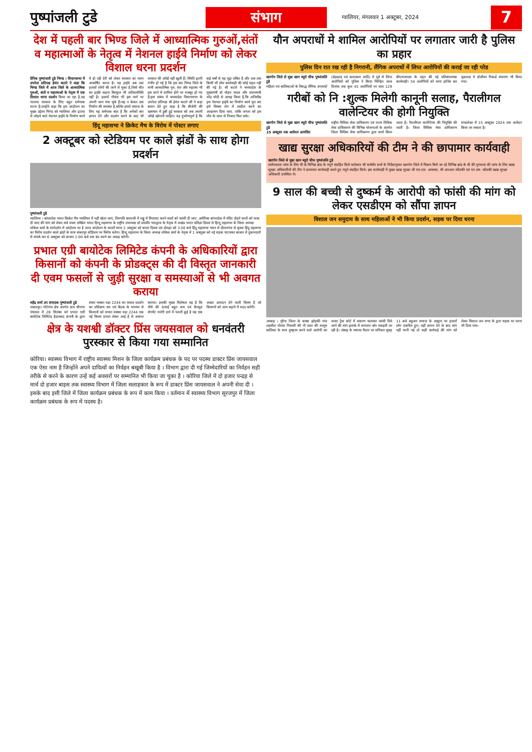पुष्पांजली टुडे संभाग
ग्वालियर, मंगलवार 1 अक्टूबर, 2024
7
देश में पहली बार भिण्ड जिले में आध्यात्मिक गुरुओं,संतों व महात्माओं के नेतृत्व में नेशनल हाईवे निर्माण को लेकर विशाल धरना प्रदर्शन
दैनिक पुष्पांजली टुडे भिण्ड । विधानसभा में उपनेता प्रतिपक्ष हेमंत कटारे ने कहा कि भिण्ड जिले में आज जिले के आध्यात्मिक गुरुओं, संतों व महात्माओं के नेतृत्व में एक विशाल धरना प्रदर्शन किया जा रहा है,यह भाजपा सरकार के लिए बहुत शर्मनाक घटना है।उन्होंने कहा कि इस आंदोलन का मुख्य उद्देश्य भिण्ड को ग्वालियर और इटावा से जोड़ने वाले नेशनल हाईवे के निर्माण कार्य में हो रही देरी को लेकर सरकार का ध्यान आकर्षित करना है। यह हाईवे अब तक हजारों लोगों की जानें ले चुका है,जिसे मौत का हाईवे कहना बिल्कुल भी अतिशयोक्ति नहीं है। हजारों गौवंश भी इस मार्ग पर अपनी जान गंवा चुके हैं।यह न केवल एक निर्माण की समस्या है,बल्कि हमारे समाज के लिए यह शर्मनाक बात है कि अनेकों बार ज्ञापन देने और प्रदर्शन करने के बाद भी सरकार की आँखें नहीं खुली हैं। स्थिति इतनी गंभीर हो गई है कि इस बार भिण्ड जिले के सभी आध्यात्मिक गुरु, संत और महात्मा भी इस धरने में शामिल होने पर मजबूर हो गए हैं।इस संबंध में मध्यप्रदेश विधानसभा के उपनेता प्रतिपक्ष श्री हेमंत कटारे जी ने कड़ा बयान देते हुए कहा है कि बीजेपी की भ्रष्टाचार में डूबी हुई सरकार को अब अपनी आँखें खोलनी चाहिए। यह दुर्भाग्यपूर्ण है कि कई वर्षों से यह मुद्दा लंबित है और अब तक किसी भी ठोस कार्यवाही की कोई पहल नहीं की गई है। श्री कटारे ने मध्यप्रदेश के मुख्यमंत्री डॉ मोहन यादव और प्रधानमंत्री नरेंद्र मोदी से आग्रह किया है,कि अतिशीघ्र इस नेशनल हाईवे का निर्माण कार्य पूरा कर इसे सिक्स लेन में तब्दील करने का आश्वासन दिया जाए, ताकि जनता को इस मौत के जाल से निजात मिल सके।
हिंदू महासभा ने क्रिकेट मैच के विरोध में पोस्टर लगाए
2 अक्टूबर को स्टेडियम पर काले झंडों के साथ होगा प्रदर्शन
पुष्पांजली टुडे
ग्वालियर । बांग्लादेश भारत क्रिकेट मैच ग्वालियर में नहीं खेला जाए, तिरुपति बालाजी में लड्डू में मिलावट करने वालों को फांसी दी जाए ,अमेरिका बांग्लादेश में मंदिर तोड़ने वालों को सजा दी जाए की मांग को लेकर सर्व प्रथम अखिल भारत हिन्दू महासभा के राष्ट्रीय उपाध्यक्ष डॉ.जयवीर भारद्वाज के नेतृत्व में अखंड भारत प्रतिज्ञा दिवस से हिन्दू महासभा के जिला अध्यक्ष लोकेश शर्मा के मार्गदर्शन में आंदोलन रत है आज आंदोलन के सातवें चरण 2 अक्टूबर को काला दिवस एवं दोपहर को 3:00 बजे हिंदू महासभा भवन से दौलतगंज से युवक हिंदू महासभा का विरोध प्रदर्शन काले झंडों के साथ शंकरपुर स्टेडियम पर विरोध करेगा। हिन्दू महासभा के जिला अध्यक्ष लोकेश शर्मा के नेतृत्व में 1 अक्टूबर को नई सड़क पाटनकर बाजार में दुकानदारों से संपर्क कर 6 अक्टूबर को बाजार 1:00 बजे तक बंद करने का आग्रह करेगी।
प्रभात एग्री बायोटेक लिमिटेड कंपनी के अधिकारियों द्वारा किसानों को कंपनी के प्रोडक्ट्स की दी विस्तृत जानकारी दी एवम फसलों से जुड़ी सुरक्षा व समस्याओं से भी अवगत कराया
महेंद्र शर्मा उप संपादक पुष्पांजली टुडे
जबलपुर। गोटेगांव क्षेत्र अंतर्गत ग्राम श्रीनगर पंचायत में 28 सितंबर को प्रभात एग्री बायोटेक लिमिटेड हैदराबाद कंपनी के द्वारा शंकर मक्का रुद्रा 2244 का फसल प्रदर्शन का प्रशिक्षण कर एवं बैठक के माध्यम से किसानों को प्रभात मक्का रुद्रा 2244 एक नई किस्म प्रभात लेकर आई है से अवगत कराया। इसकी मुख्य विशेषता यह है कि पौधे की ऊंचाई बहुत कम एवं कैप्सूल सेगमेंट नारंगी दाने में पतली छूई है यह एक अच्छा उत्पादन देने वाली किस्म है जो किसानों को आय बढ़ाने में मदद करेगी।
क्षेत्र के यशश्वी डॉक्टर प्रिंस जयसवाल को धनवंतरी पुरस्कार से किया गया सम्मानित
कोरिया। स्वास्थ्य विभाग में राष्ट्रीय स्वास्थ्य मिशन के जिला कार्यक्रम प्रबंधक के पद पर पदस्थ डाक्टर प्रिंस जायसवाल एक ऐसा नाम है जिन्होंने अपने दायित्वों का निर्वहन बखूबी किया है । विभाग द्वारा दी गई जिम्मेदारियों का निर्वहन सही तरीके से करने के कारण उन्हें कई अवसरों पर सम्मानित भी किया जा चुका है । कोरिया जिले में दो हजार पन्द्रह से मार्च दो हजार बाइस तक स्वास्थ्य विभाग में जिला सलाहकार के रूप में डाक्टर प्रिंस जायसवाल ने अपनी सेवा दी । इसके बाद इसी जिले में जिला कार्यक्रम प्रबंधक के रूप में काम किया । वर्तमान में स्वास्थ्य विभाग सूरजपुर में जिला कार्यक्रम प्रबंधक के रूप में पदस्थ है।
यौन अपराधों मे शामिल आरोपियों पर लगातार जारी है पुलिस का प्रहार
पुलिस दिन रात रख रही है निगरानी, लैंगिक अपराधों में लिप्त आरोपियों की कराई जा रही परेड
खरगोन जिले से मुन्ना खान ब्यूरो चीफ पुष्पांजलि टुडे
महिला एवं बालिकाओं के विरुद्ध लैंगिक अपराधों (छेड़छाड़ एवं बलात्कार आदि) मे पूर्व से लिप्त आरोपियों को पुलिस ने किया चिन्हित आज दिनांक तक कुल 45 आरोपियों पर धारा 129 बीएनएसएस के तहत की गई प्रतिबंधात्मक कार्यवाही। 54 आरोपियों को थाना हाजिर कर पूछताछ मे डोजीयर रिकार्ड संधारण भी किया गया।
गरीबों को नि :शुल्क मिलेगी कानूनी सलाह, पैरालीगल वालेन्टियर की होगी नियुक्ति
खरगोन जिले से मुन्ना खान ब्यूरो चीफ पुष्पांजलि टुडे
15 अक्टूबर तक आवेदन आमंत्रित
राष्ट्रीय विधिक सेवा प्राधिकरण एवं राज्य विधिक सेवा प्राधिकरण की विभिन्न योजनाओं के अंतर्गत जिला विधिक सेवा प्राधिकरण द्वारा कार्य किया जाता है। पैरालीगल वालेन्टियर की नियुक्ति की जाती है। जिला विधिक सेवा प्राधिकरण मण्डलेश्वर में 15 अक्टूबर 2024 तक आवेदन किया जा सकता है।
खाद्य सुरक्षा अधिकारियों की टीम ने की छापामार कार्यवाही
खरगोन जिले से मुन्ना खान ब्यूरो चीफ पुष्पांजलि टुडे
प्रयोगशाला जांच के लिए घी के विभिन्न ब्रांड के नमूने संग्रहित किये कलेक्टर श्री कर्मवीर शर्मा के निर्देशानुसार खरगोन जिले में विक्रय किये जा रहे विभिन्न ब्रांड के घी की गुणवत्ता की जांच के लिए खाद्य सुरक्षा अधिकारियों की टीम ने छापामार कार्यवाही करते हुए नमूने संग्रहित किये। इस कार्यवाही में मुख्य खाद्य सुरक्षा श्री एच.एल. आवस्या, श्री आरआर सोंलकी एवं एन.एस. सोंलकी खाद्य सुरक्षा अधिकारी उपस्थित थे।
9 साल की बच्ची से दुष्कर्म के आरोपी को फांसी की मांग को लेकर एसडीएम को सौंपा ज्ञापन
विशाल जन समुदाय के साथ महिलाओं ने भी किया प्रदर्शन, सड़क पर दिया धरना
अम्बाह । मुरैना जिला के कस्बा झोड़की गांव तहसील पोरसा निवासी की नौ साल की मासूम बालिका के साथ दुष्कृत्य करने वाले आरोपी का फास्ट ट्रैक कोर्ट में प्रकरण चलाकर फांसी दिये जाने की मांग इलाके में लगातार जोर पकड़ती जा रही है। अंबाह के पचासा मैदान पर शनिवार सुबह 11 बजे बहुजन समाज के आह्वान पर हजारों लोग एकत्रित हुए। वहीं ज्ञापन देने के बाद मांग नहीं मानी गई तो कड़ी कार्रवाई की मांग को लेकर विशाल जन सभा के द्वारा सड़क पर धरना भी दिया गया।